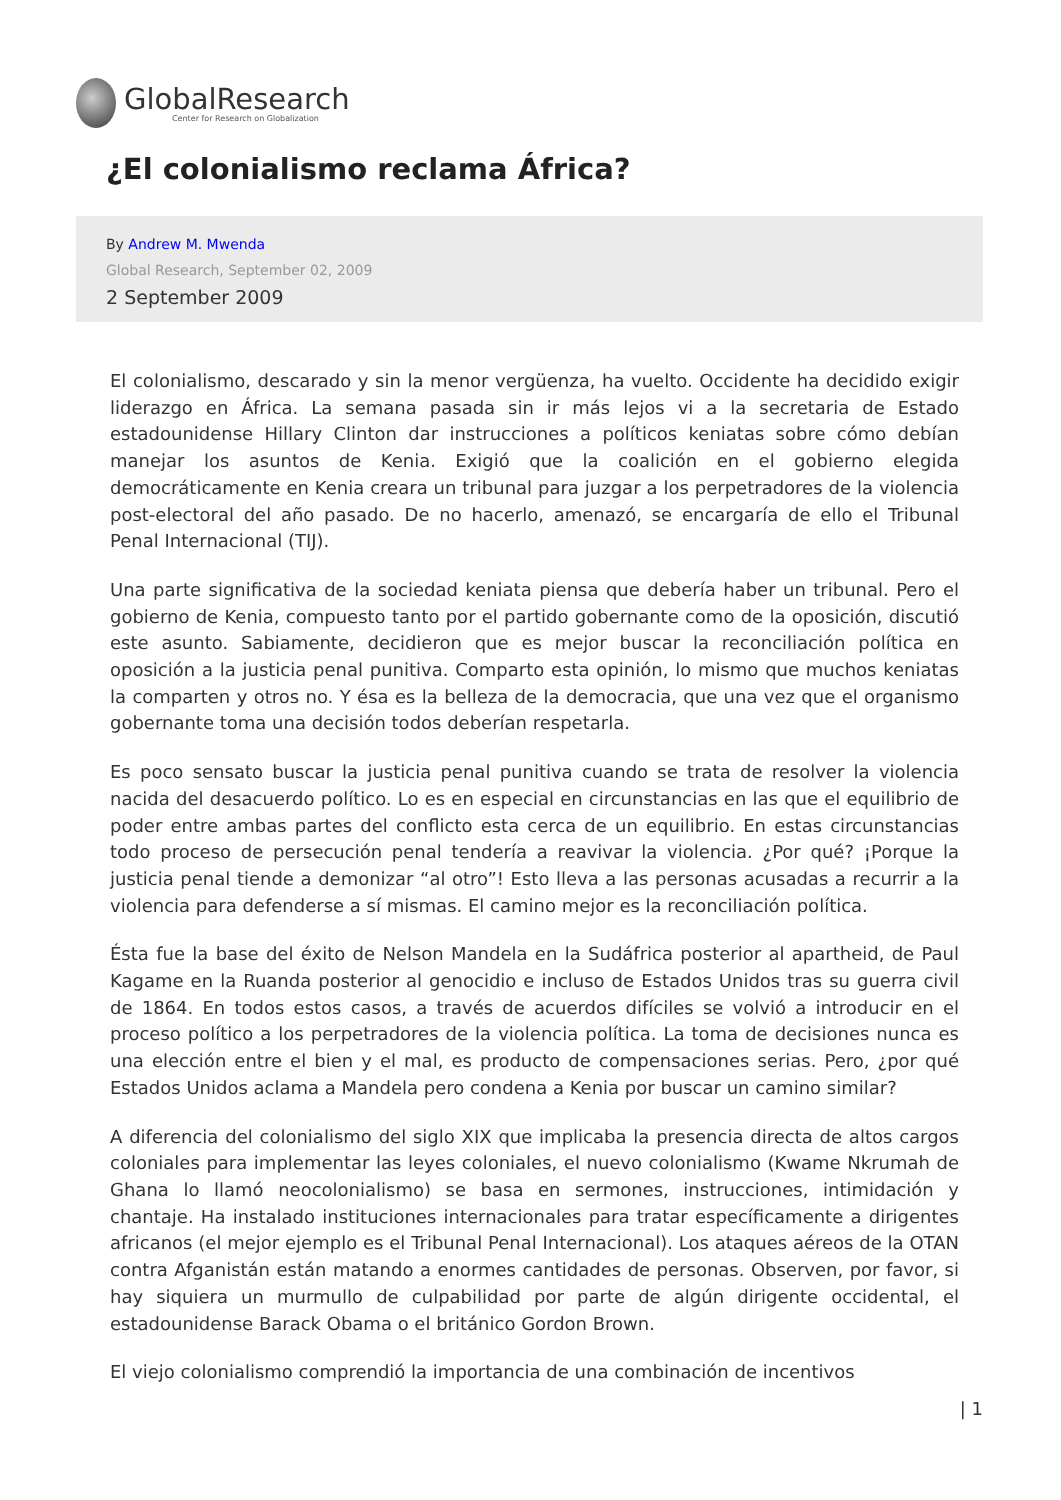GlobalResearch
Center for Research on Globalization
¿El colonialismo reclama África?
By Andrew M. Mwenda
Global Research, September 02, 2009
2 September 2009
El colonialismo, descarado y sin la menor vergüenza, ha vuelto. Occidente ha decidido exigir liderazgo en África. La semana pasada sin ir más lejos vi a la secretaria de Estado estadounidense Hillary Clinton dar instrucciones a políticos keniatas sobre cómo debían manejar los asuntos de Kenia. Exigió que la coalición en el gobierno elegida democráticamente en Kenia creara un tribunal para juzgar a los perpetradores de la violencia post-electoral del año pasado. De no hacerlo, amenazó, se encargaría de ello el Tribunal Penal Internacional (TIJ).
Una parte significativa de la sociedad keniata piensa que debería haber un tribunal. Pero el gobierno de Kenia, compuesto tanto por el partido gobernante como de la oposición, discutió este asunto. Sabiamente, decidieron que es mejor buscar la reconciliación política en oposición a la justicia penal punitiva. Comparto esta opinión, lo mismo que muchos keniatas la comparten y otros no. Y ésa es la belleza de la democracia, que una vez que el organismo gobernante toma una decisión todos deberían respetarla.
Es poco sensato buscar la justicia penal punitiva cuando se trata de resolver la violencia nacida del desacuerdo político. Lo es en especial en circunstancias en las que el equilibrio de poder entre ambas partes del conflicto esta cerca de un equilibrio. En estas circunstancias todo proceso de persecución penal tendería a reavivar la violencia. ¿Por qué? ¡Porque la justicia penal tiende a demonizar “al otro”! Esto lleva a las personas acusadas a recurrir a la violencia para defenderse a sí mismas. El camino mejor es la reconciliación política.
Ésta fue la base del éxito de Nelson Mandela en la Sudáfrica posterior al apartheid, de Paul Kagame en la Ruanda posterior al genocidio e incluso de Estados Unidos tras su guerra civil de 1864. En todos estos casos, a través de acuerdos difíciles se volvió a introducir en el proceso político a los perpetradores de la violencia política. La toma de decisiones nunca es una elección entre el bien y el mal, es producto de compensaciones serias. Pero, ¿por qué Estados Unidos aclama a Mandela pero condena a Kenia por buscar un camino similar?
A diferencia del colonialismo del siglo XIX que implicaba la presencia directa de altos cargos coloniales para implementar las leyes coloniales, el nuevo colonialismo (Kwame Nkrumah de Ghana lo llamó neocolonialismo) se basa en sermones, instrucciones, intimidación y chantaje. Ha instalado instituciones internacionales para tratar específicamente a dirigentes africanos (el mejor ejemplo es el Tribunal Penal Internacional). Los ataques aéreos de la OTAN contra Afganistán están matando a enormes cantidades de personas. Observen, por favor, si hay siquiera un murmullo de culpabilidad por parte de algún dirigente occidental, el estadounidense Barack Obama o el británico Gordon Brown.
El viejo colonialismo comprendió la importancia de una combinación de incentivos
| 1